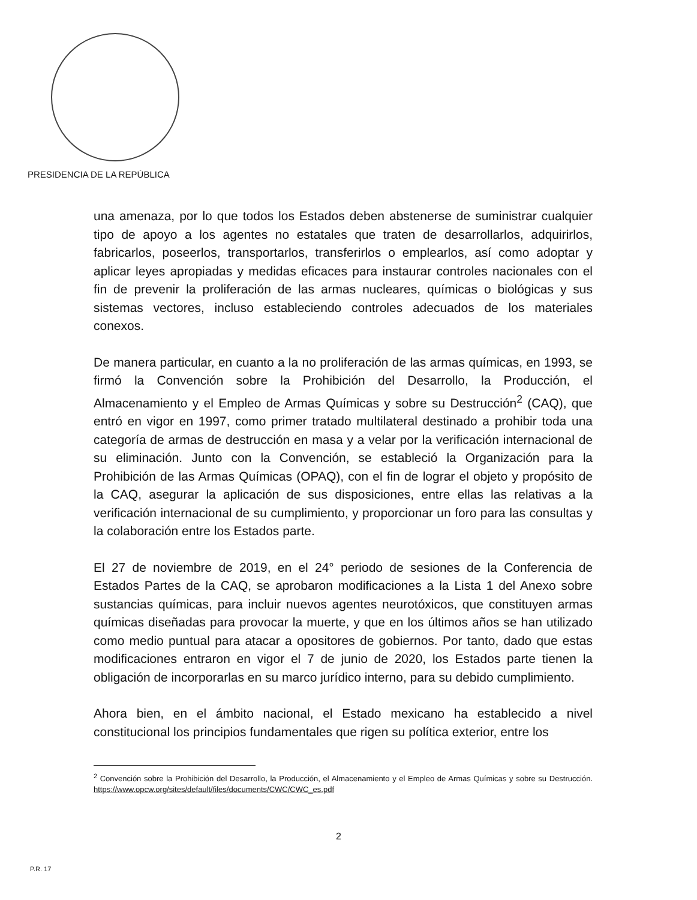PRESIDENCIA DE LA REPÚBLICA
una amenaza, por lo que todos los Estados deben abstenerse de suministrar cualquier tipo de apoyo a los agentes no estatales que traten de desarrollarlos, adquirirlos, fabricarlos, poseerlos, transportarlos, transferirlos o emplearlos, así como adoptar y aplicar leyes apropiadas y medidas eficaces para instaurar controles nacionales con el fin de prevenir la proliferación de las armas nucleares, químicas o biológicas y sus sistemas vectores, incluso estableciendo controles adecuados de los materiales conexos.
De manera particular, en cuanto a la no proliferación de las armas químicas, en 1993, se firmó la Convención sobre la Prohibición del Desarrollo, la Producción, el Almacenamiento y el Empleo de Armas Químicas y sobre su Destrucción<sup>2</sup> (CAQ), que entró en vigor en 1997, como primer tratado multilateral destinado a prohibir toda una categoría de armas de destrucción en masa y a velar por la verificación internacional de su eliminación. Junto con la Convención, se estableció la Organización para la Prohibición de las Armas Químicas (OPAQ), con el fin de lograr el objeto y propósito de la CAQ, asegurar la aplicación de sus disposiciones, entre ellas las relativas a la verificación internacional de su cumplimiento, y proporcionar un foro para las consultas y la colaboración entre los Estados parte.
El 27 de noviembre de 2019, en el 24° periodo de sesiones de la Conferencia de Estados Partes de la CAQ, se aprobaron modificaciones a la Lista 1 del Anexo sobre sustancias químicas, para incluir nuevos agentes neurotóxicos, que constituyen armas químicas diseñadas para provocar la muerte, y que en los últimos años se han utilizado como medio puntual para atacar a opositores de gobiernos. Por tanto, dado que estas modificaciones entraron en vigor el 7 de junio de 2020, los Estados parte tienen la obligación de incorporarlas en su marco jurídico interno, para su debido cumplimiento.
Ahora bien, en el ámbito nacional, el Estado mexicano ha establecido a nivel constitucional los principios fundamentales que rigen su política exterior, entre los
<sup>2</sup> Convención sobre la Prohibición del Desarrollo, la Producción, el Almacenamiento y el Empleo de Armas Químicas y sobre su Destrucción. https://www.opcw.org/sites/default/files/documents/CWC/CWC_es.pdf
2
P.R. 17